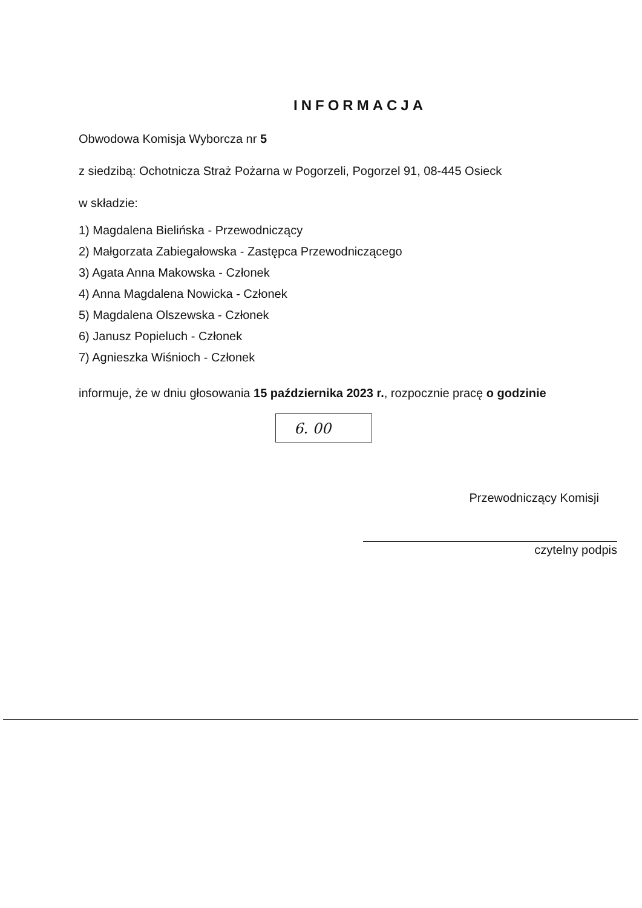INFORMACJA
Obwodowa Komisja Wyborcza nr 5
z siedzibą: Ochotnicza Straż Pożarna w Pogorzeli, Pogorzel 91, 08-445 Osieck
w składzie:
1) Magdalena Bielińska - Przewodniczący
2) Małgorzata Zabiegałowska - Zastępca Przewodniczącego
3) Agata Anna Makowska - Członek
4) Anna Magdalena Nowicka - Członek
5) Magdalena Olszewska - Członek
6) Janusz Popieluch - Członek
7) Agnieszka Wiśnioch - Członek
informuje, że w dniu głosowania 15 października 2023 r., rozpocznie pracę o godzinie
6. 00
Przewodniczący Komisji
czytelny podpis